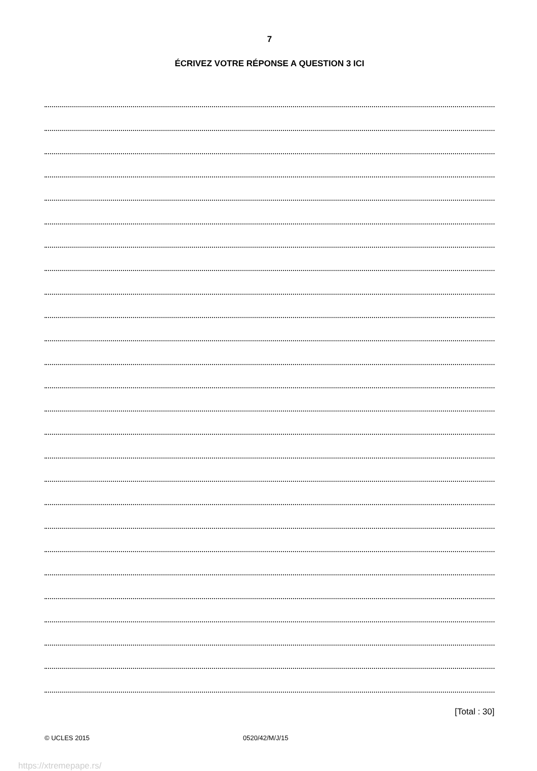7
ÉCRIVEZ VOTRE RÉPONSE A QUESTION 3 ICI
[Total : 30]
© UCLES 2015 0520/42/M/J/15
https://xtremepape.rs/